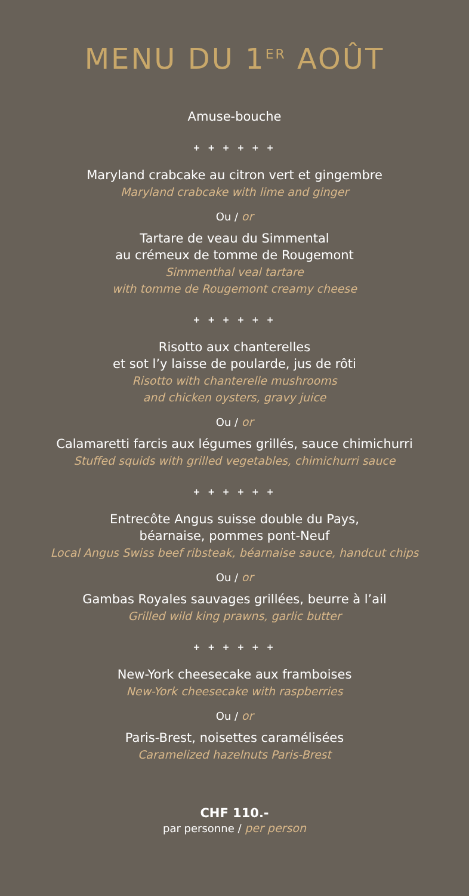MENU DU 1<sup>ER</sup> AOÛT
Amuse-bouche
+ + + + + +
Maryland crabcake au citron vert et gingembre
Maryland crabcake with lime and ginger
Ou / or
Tartare de veau du Simmental
au crémeux de tomme de Rougemont
Simmenthal veal tartare
with tomme de Rougemont creamy cheese
+ + + + + +
Risotto aux chanterelles
et sot l’y laisse de poularde, jus de rôti
Risotto with chanterelle mushrooms
and chicken oysters, gravy juice
Ou / or
Calamaretti farcis aux légumes grillés, sauce chimichurri
Stuffed squids with grilled vegetables, chimichurri sauce
+ + + + + +
Entrecôte Angus suisse double du Pays,
béarnaise, pommes pont-Neuf
Local Angus Swiss beef ribsteak, béarnaise sauce, handcut chips
Ou / or
Gambas Royales sauvages grillées, beurre à l’ail
Grilled wild king prawns, garlic butter
+ + + + + +
New-York cheesecake aux framboises
New-York cheesecake with raspberries
Ou / or
Paris-Brest, noisettes caramélisées
Caramelized hazelnuts Paris-Brest
CHF 110.-
par personne / per person